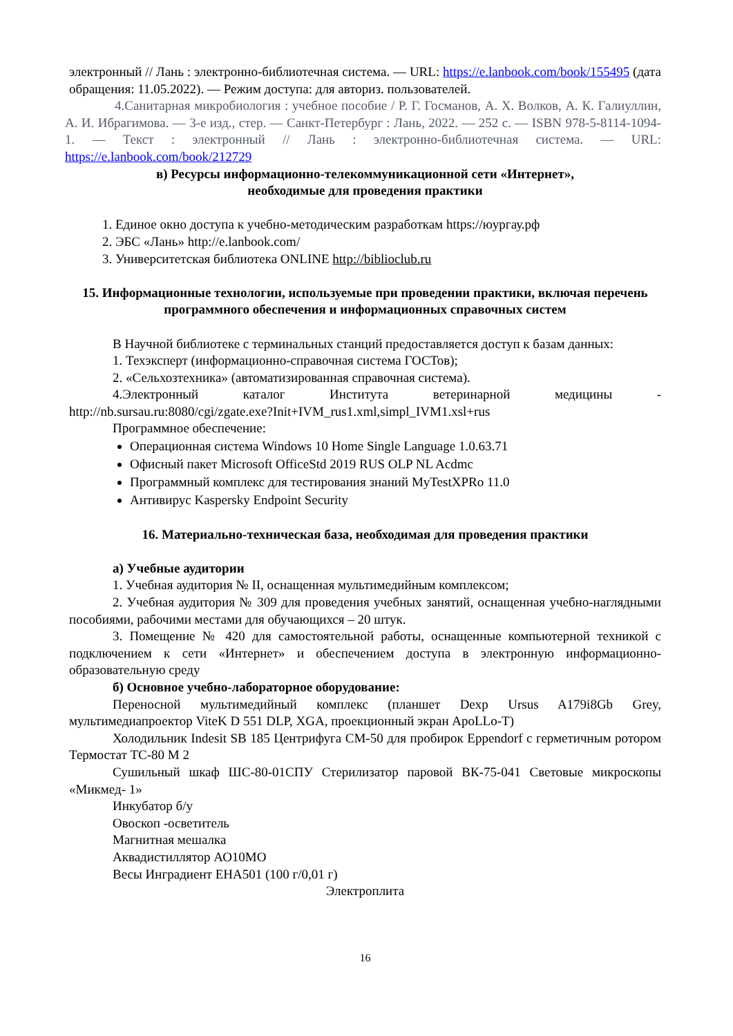электронный // Лань : электронно-библиотечная система. — URL: https://e.lanbook.com/book/155495 (дата обращения: 11.05.2022). — Режим доступа: для авториз. пользователей.
4.Санитарная микробиология : учебное пособие / Р. Г. Госманов, А. Х. Волков, А. К. Галиуллин, А. И. Ибрагимова. — 3-е изд., стер. — Санкт-Петербург : Лань, 2022. — 252 с. — ISBN 978-5-8114-1094-1. — Текст : электронный // Лань : электронно-библиотечная система. — URL: https://e.lanbook.com/book/212729
в) Ресурсы информационно-телекоммуникационной сети «Интернет»,
необходимые для проведения практики
1. Единое окно доступа к учебно-методическим разработкам https://юургау.рф
2. ЭБС «Лань» http://e.lanbook.com/
3. Университетская библиотека ONLINE http://biblioclub.ru
15. Информационные технологии, используемые при проведении практики, включая перечень программного обеспечения и информационных справочных систем
В Научной библиотеке с терминальных станций предоставляется доступ к базам данных:
1. Техэксперт (информационно-справочная система ГОСТов);
2. «Сельхозтехника» (автоматизированная справочная система).
4.Электронный каталог Института ветеринарной медицины - http://nb.sursau.ru:8080/cgi/zgate.exe?Init+IVM_rus1.xml,simpl_IVM1.xsl+rus
Программное обеспечение:
Операционная система Windows 10 Home Single Language 1.0.63.71
Офисный пакет Microsoft OfficeStd 2019 RUS OLP NL Acdmc
Программный комплекс для тестирования знаний MyTestXPRo 11.0
Антивирус Kaspersky Endpoint Security
16. Материально-техническая база, необходимая для проведения практики
а) Учебные аудитории
1. Учебная аудитория № II, оснащенная мультимедийным комплексом;
2. Учебная аудитория № 309 для проведения учебных занятий, оснащенная учебно-наглядными пособиями, рабочими местами для обучающихся – 20 штук.
3. Помещение № 420 для самостоятельной работы, оснащенные компьютерной техникой с подключением к сети «Интернет» и обеспечением доступа в электронную информационно-образовательную среду
б) Основное учебно-лабораторное оборудование:
Переносной мультимедийный комплекс (планшет Dexp Ursus A179i8Gb Grey, мультимедиапроектор ViteK D 551 DLP, XGA, проекционный экран ApoLLo-T)
Холодильник Indesit SB 185 Центрифуга СМ-50 для пробирок Eppendorf с герметичным ротором Термостат ТС-80 М 2
Сушильный шкаф ШС-80-01СПУ Стерилизатор паровой ВК-75-041 Световые микроскопы «Микмед- 1»
Инкубатор б/у
Овоскоп -осветитель
Магнитная мешалка
Аквадистиллятор АО10МО
Весы Инградиент ЕНА501 (100 г/0,01 г)
Электроплита
16